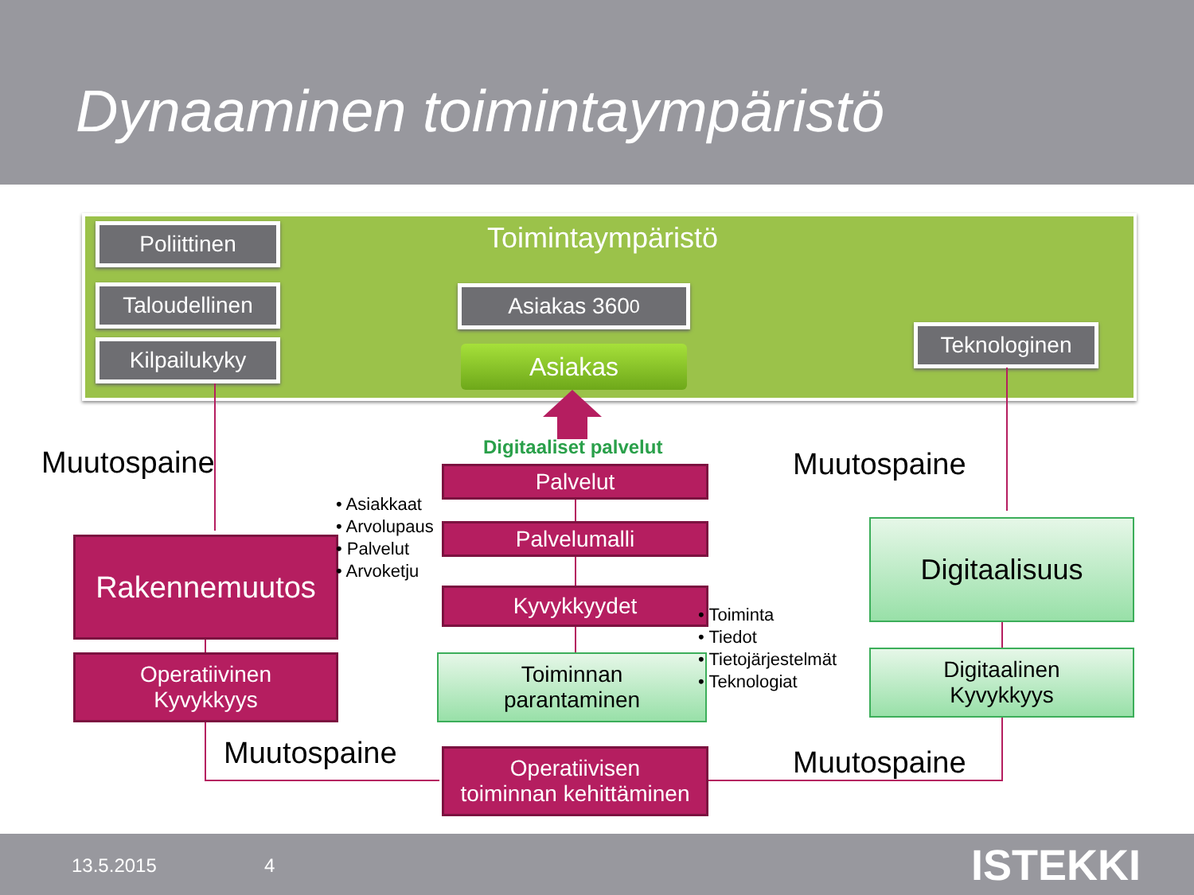Dynaaminen toimintaympäristö
Toimintaympäristö
Poliittinen
Taloudellinen
Kilpailukyky
Asiakas 360<sup>0</sup>
Teknologinen
Asiakas
Digitaaliset palvelut
Muutospaine Muutospaine
Muutospaine Muutospaine
Rakennemuutos
Operatiivinen
Kyvykkyys
Palvelut
Palvelumalli
Kyvykkyydet
Toiminnan
parantaminen
Operatiivisen
toiminnan kehittäminen
Digitaalisuus
Digitaalinen
Kyvykkyys
• Asiakkaat
• Arvolupaus
• Palvelut
• Arvoketju
• Toiminta
• Tiedot
• Tietojärjestelmät
• Teknologiat
13.5.2015 4 ISTEKKI